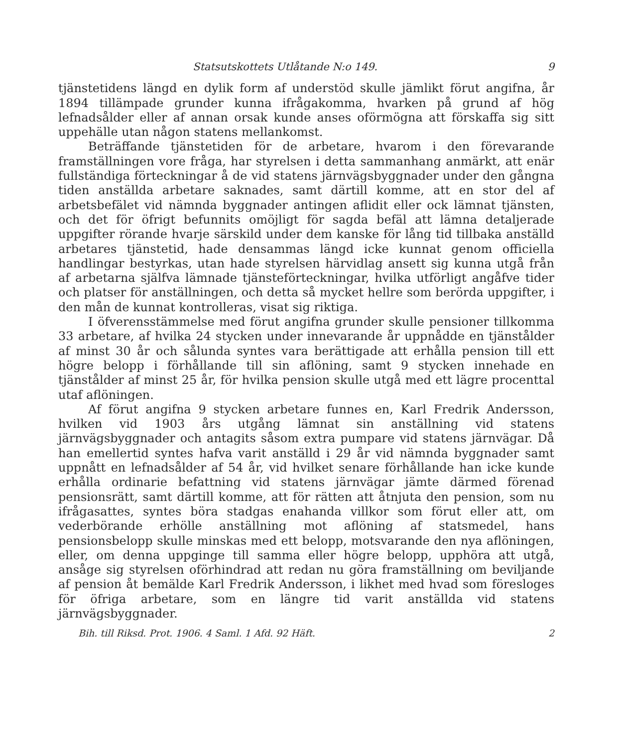Statsutskottets Utlåtande N:o 149. 9
tjänstetidens längd en dylik form af understöd skulle jämlikt förut angifna, år 1894 tillämpade grunder kunna ifrågakomma, hvarken på grund af hög lefnadsålder eller af annan orsak kunde anses oförmögna att förskaffa sig sitt uppehälle utan någon statens mellankomst.
Beträffande tjänstetiden för de arbetare, hvarom i den förevarande framställningen vore fråga, har styrelsen i detta sammanhang anmärkt, att enär fullständiga förteckningar å de vid statens järnvägsbyggnader under den gångna tiden anställda arbetare saknades, samt därtill komme, att en stor del af arbetsbefälet vid nämnda byggnader antingen aflidit eller ock lämnat tjänsten, och det för öfrigt befunnits omöjligt för sagda befäl att lämna detaljerade uppgifter rörande hvarje särskild under dem kanske för lång tid tillbaka anställd arbetares tjänstetid, hade densammas längd icke kunnat genom officiella handlingar bestyrkas, utan hade styrelsen härvidlag ansett sig kunna utgå från af arbetarna själfva lämnade tjänsteförteckningar, hvilka utförligt angåfve tider och platser för anställningen, och detta så mycket hellre som berörda uppgifter, i den mån de kunnat kontrolleras, visat sig riktiga.
I öfverensstämmelse med förut angifna grunder skulle pensioner tillkomma 33 arbetare, af hvilka 24 stycken under innevarande år uppnådde en tjänstålder af minst 30 år och sålunda syntes vara berättigade att erhålla pension till ett högre belopp i förhållande till sin aflöning, samt 9 stycken innehade en tjänstålder af minst 25 år, för hvilka pension skulle utgå med ett lägre procenttal utaf aflöningen.
Af förut angifna 9 stycken arbetare funnes en, Karl Fredrik Andersson, hvilken vid 1903 års utgång lämnat sin anställning vid statens järnvägsbyggnader och antagits såsom extra pumpare vid statens järnvägar. Då han emellertid syntes hafva varit anställd i 29 år vid nämnda byggnader samt uppnått en lefnadsålder af 54 år, vid hvilket senare förhållande han icke kunde erhålla ordinarie befattning vid statens järnvägar jämte därmed förenad pensionsrätt, samt därtill komme, att för rätten att åtnjuta den pension, som nu ifrågasattes, syntes böra stadgas enahanda villkor som förut eller att, om vederbörande erhölle anställning mot aflöning af statsmedel, hans pensionsbelopp skulle minskas med ett belopp, motsvarande den nya aflöningen, eller, om denna uppginge till samma eller högre belopp, upphöra att utgå, ansåge sig styrelsen oförhindrad att redan nu göra framställning om beviljande af pension åt bemälde Karl Fredrik Andersson, i likhet med hvad som föresloges för öfriga arbetare, som en längre tid varit anställda vid statens järnvägsbyggnader.
Bih. till Riksd. Prot. 1906. 4 Saml. 1 Afd. 92 Häft. 2